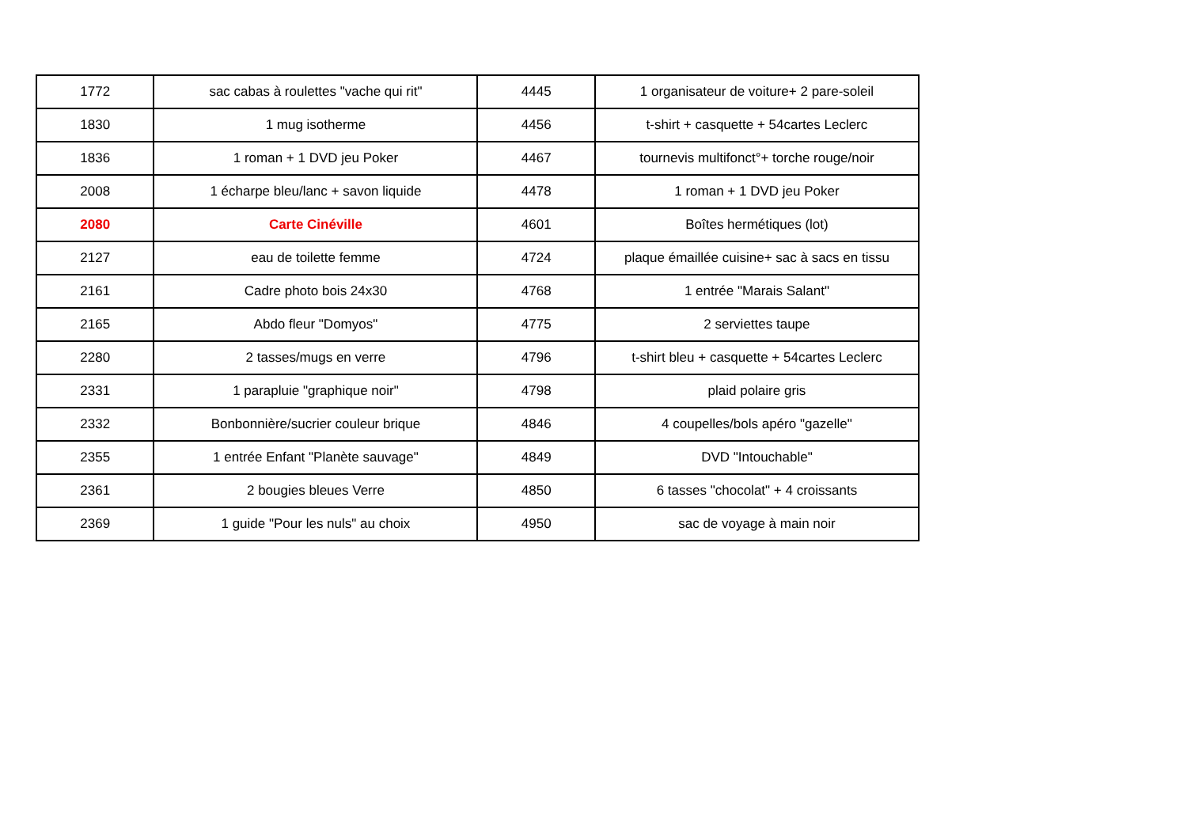| 1772 | sac cabas à roulettes "vache qui rit" | 4445 | 1 organisateur de voiture+ 2 pare-soleil |
| 1830 | 1 mug isotherme | 4456 | t-shirt + casquette + 54cartes Leclerc |
| 1836 | 1 roman + 1 DVD jeu Poker | 4467 | tournevis multifonct°+ torche rouge/noir |
| 2008 | 1 écharpe bleu/lanc + savon liquide | 4478 | 1 roman + 1 DVD jeu Poker |
| 2080 | Carte Cinéville | 4601 | Boîtes hermétiques (lot) |
| 2127 | eau de toilette femme | 4724 | plaque émaillée cuisine+ sac à sacs en tissu |
| 2161 | Cadre photo bois 24x30 | 4768 | 1 entrée "Marais Salant" |
| 2165 | Abdo fleur "Domyos" | 4775 | 2 serviettes taupe |
| 2280 | 2 tasses/mugs en verre | 4796 | t-shirt bleu + casquette + 54cartes Leclerc |
| 2331 | 1 parapluie "graphique noir" | 4798 | plaid polaire gris |
| 2332 | Bonbonnière/sucrier couleur brique | 4846 | 4 coupelles/bols apéro "gazelle" |
| 2355 | 1 entrée Enfant "Planète sauvage" | 4849 | DVD "Intouchable" |
| 2361 | 2 bougies bleues Verre | 4850 | 6 tasses "chocolat" + 4 croissants |
| 2369 | 1 guide "Pour les nuls" au choix | 4950 | sac de voyage à main noir |